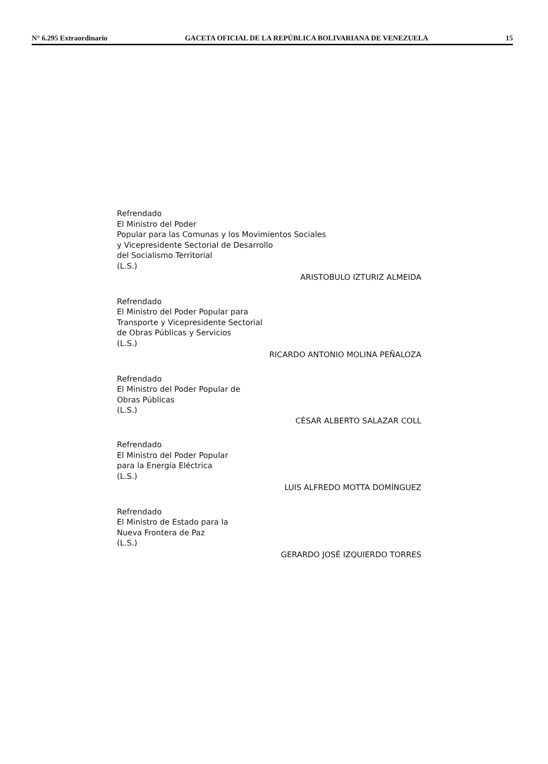N° 6.295 Extraordinario GACETA OFICIAL DE LA REPÚBLICA BOLIVARIANA DE VENEZUELA 15
Refrendado
El Ministro del Poder
Popular para las Comunas y los Movimientos Sociales
y Vicepresidente Sectorial de Desarrollo
del Socialismo Territorial
(L.S.)
ARISTOBULO IZTURIZ ALMEIDA
Refrendado
El Ministro del Poder Popular para
Transporte y Vicepresidente Sectorial
de Obras Públicas y Servicios
(L.S.)
RICARDO ANTONIO MOLINA PEÑALOZA
Refrendado
El Ministro del Poder Popular de
Obras Públicas
(L.S.)
CÉSAR ALBERTO SALAZAR COLL
Refrendado
El Ministro del Poder Popular
para la Energía Eléctrica
(L.S.)
LUIS ALFREDO MOTTA DOMÍNGUEZ
Refrendado
El Ministro de Estado para la
Nueva Frontera de Paz
(L.S.)
GERARDO JOSÉ IZQUIERDO TORRES